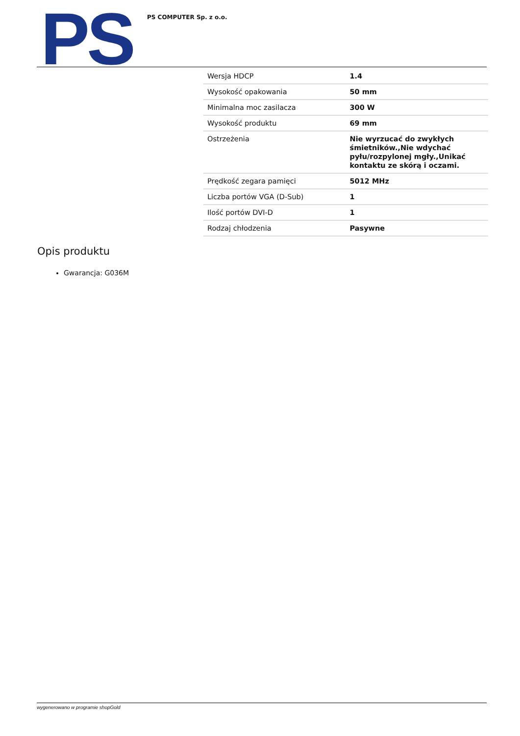PS PS COMPUTER Sp. z o.o.
| Wersja HDCP | 1.4 |
| Wysokość opakowania | 50 mm |
| Minimalna moc zasilacza | 300 W |
| Wysokość produktu | 69 mm |
| Ostrzeżenia | Nie wyrzucać do zwykłych śmietników.,Nie wdychać pyłu/rozpylonej mgły.,Unikać kontaktu ze skórą i oczami. |
| Prędkość zegara pamięci | 5012 MHz |
| Liczba portów VGA (D-Sub) | 1 |
| Ilość portów DVI-D | 1 |
| Rodzaj chłodzenia | Pasywne |
Opis produktu
Gwarancja: G036M
wygenerowano w programie shopGold